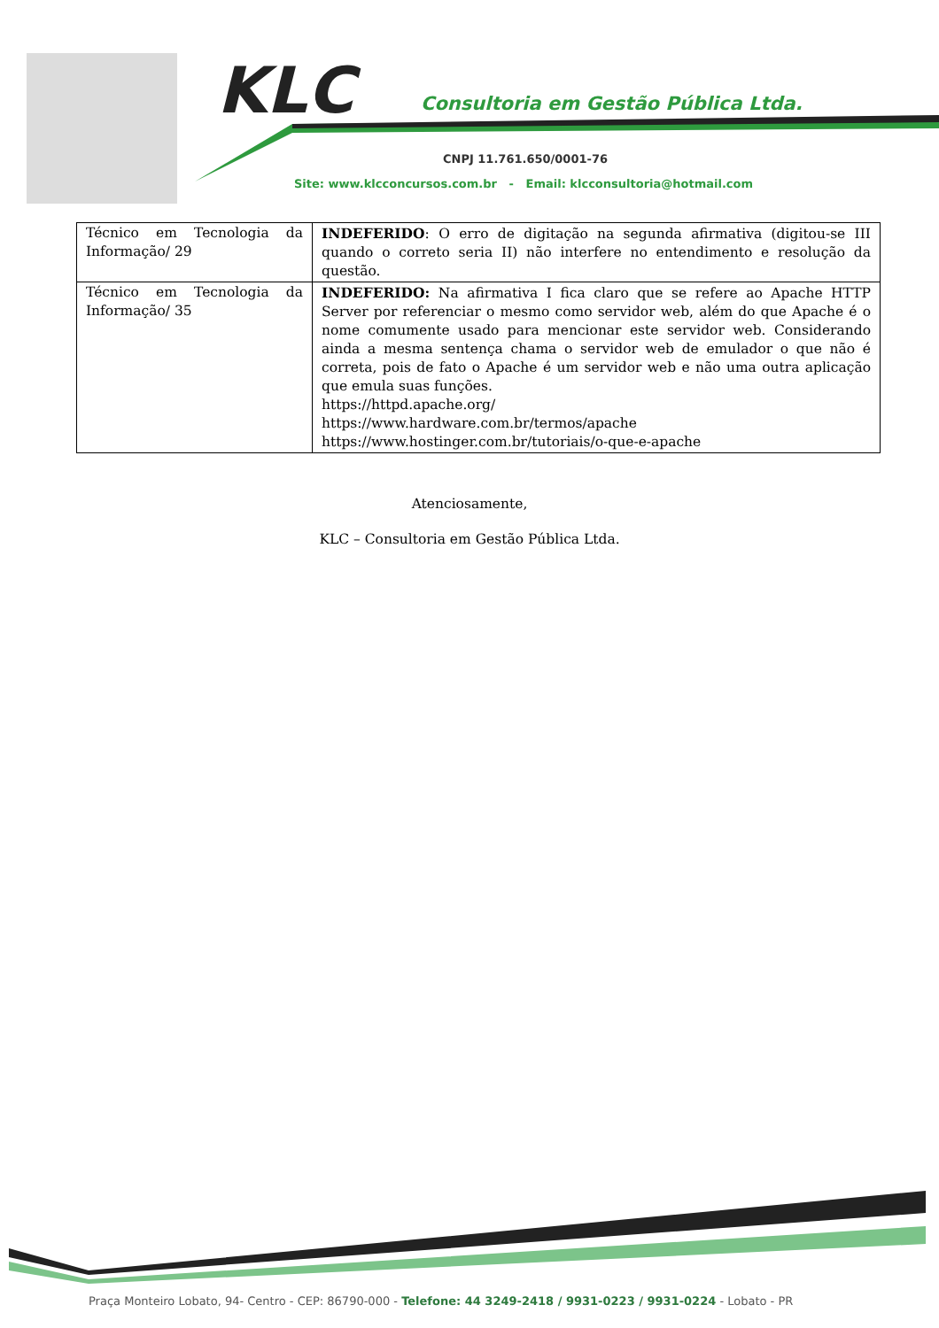KLC
Consultoria em Gestão Pública Ltda.
CNPJ 11.761.650/0001-76
Site: www.klcconcursos.com.br - Email: klcconsultoria@hotmail.com
| Técnico em Tecnologia da Informação/ 29 | INDEFERIDO : O erro de digitação na segunda afirmativa (digitou-se III quando o correto seria II) não interfere no entendimento e resolução da questão. |
| Técnico em Tecnologia da Informação/ 35 | INDEFERIDO: Na afirmativa I fica claro que se refere ao Apache HTTP Server por referenciar o mesmo como servidor web, além do que Apache é o nome comumente usado para mencionar este servidor web. Considerando ainda a mesma sentença chama o servidor web de emulador o que não é correta, pois de fato o Apache é um servidor web e não uma outra aplicação que emula suas funções. https://httpd.apache.org/ https://www.hardware.com.br/termos/apache https://www.hostinger.com.br/tutoriais/o-que-e-apache |
Atenciosamente,
KLC – Consultoria em Gestão Pública Ltda.
Praça Monteiro Lobato, 94- Centro - CEP: 86790-000 - Telefone: 44 3249-2418 / 9931-0223 / 9931-0224 - Lobato - PR